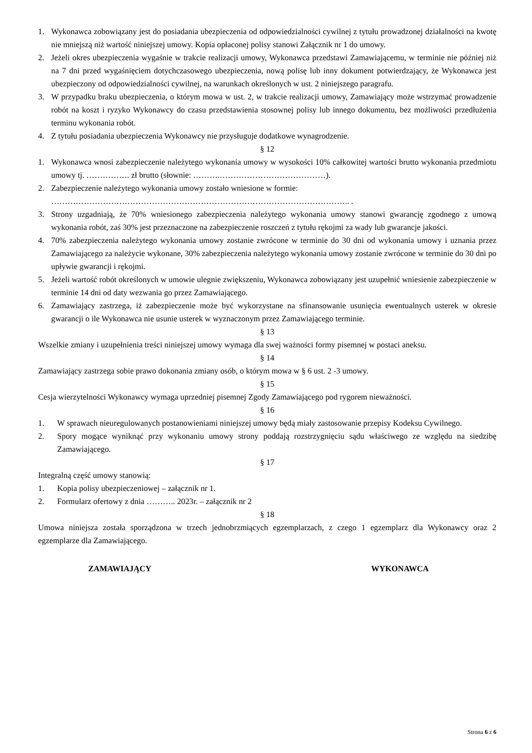1. Wykonawca zobowiązany jest do posiadania ubezpieczenia od odpowiedzialności cywilnej z tytułu prowadzonej działalności na kwotę nie mniejszą niż wartość niniejszej umowy. Kopia opłaconej polisy stanowi Załącznik nr 1 do umowy.
2. Jeżeli okres ubezpieczenia wygaśnie w trakcie realizacji umowy, Wykonawca przedstawi Zamawiającemu, w terminie nie później niż na 7 dni przed wygaśnięciem dotychczasowego ubezpieczenia, nową polisę lub inny dokument potwierdzający, że Wykonawca jest ubezpieczony od odpowiedzialności cywilnej, na warunkach określonych w ust. 2 niniejszego paragrafu.
3. W przypadku braku ubezpieczenia, o którym mowa w ust. 2, w trakcie realizacji umowy, Zamawiający może wstrzymać prowadzenie robót na koszt i ryzyko Wykonawcy do czasu przedstawienia stosownej polisy lub innego dokumentu, bez możliwości przedłużenia terminu wykonania robót.
4. Z tytułu posiadania ubezpieczenia Wykonawcy nie przysługuje dodatkowe wynagrodzenie.
§ 12
1. Wykonawca wnosi zabezpieczenie należytego wykonania umowy w wysokości 10% całkowitej wartości brutto wykonania przedmiotu umowy tj. ……………. zł brutto (słownie: ……….…………………………………).
2. Zabezpieczenie należytego wykonania umowy zostało wniesione w formie:
……………………………………………………………………………………………….. .
3. Strony uzgadniają, że 70% wniesionego zabezpieczenia należytego wykonania umowy stanowi gwarancję zgodnego z umową wykonania robót, zaś 30% jest przeznaczone na zabezpieczenie roszczeń z tytułu rękojmi za wady lub gwarancje jakości.
4. 70% zabezpieczenia należytego wykonania umowy zostanie zwrócone w terminie do 30 dni od wykonania umowy i uznania przez Zamawiającego za należycie wykonane, 30% zabezpieczenia należytego wykonania umowy zostanie zwrócone w terminie do 30 dni po upływie gwarancji i rękojmi.
5. Jeżeli wartość robót określonych w umowie ulegnie zwiększeniu, Wykonawca zobowiązany jest uzupełnić wniesienie zabezpieczenie w terminie 14 dni od daty wezwania go przez Zamawiającego.
6. Zamawiający zastrzega, iż zabezpieczenie może być wykorzystane na sfinansowanie usunięcia ewentualnych usterek w okresie gwarancji o ile Wykonawca nie usunie usterek w wyznaczonym przez Zamawiającego terminie.
§ 13
Wszelkie zmiany i uzupełnienia treści niniejszej umowy wymaga dla swej ważności formy pisemnej w postaci aneksu.
§ 14
Zamawiający zastrzega sobie prawo dokonania zmiany osób, o którym mowa w § 6 ust. 2 -3 umowy.
§ 15
Cesja wierzytelności Wykonawcy wymaga uprzedniej pisemnej Zgody Zamawiającego pod rygorem nieważności.
§ 16
1. W sprawach nieuregulowanych postanowieniami niniejszej umowy będą miały zastosowanie przepisy Kodeksu Cywilnego.
2. Spory mogące wyniknąć przy wykonaniu umowy strony poddają rozstrzygnięciu sądu właściwego ze względu na siedzibę Zamawiającego.
§ 17
Integralną część umowy stanowią:
1. Kopia polisy ubezpieczeniowej – załącznik nr 1.
2. Formularz ofertowy z dnia ……….. 2023r. – załącznik nr 2
§ 18
Umowa niniejsza została sporządzona w trzech jednobrzmiących egzemplarzach, z czego 1 egzemplarz dla Wykonawcy oraz 2 egzemplarze dla Zamawiającego.
ZAMAWIAJĄCY WYKONAWCA
Strona 6 z 6